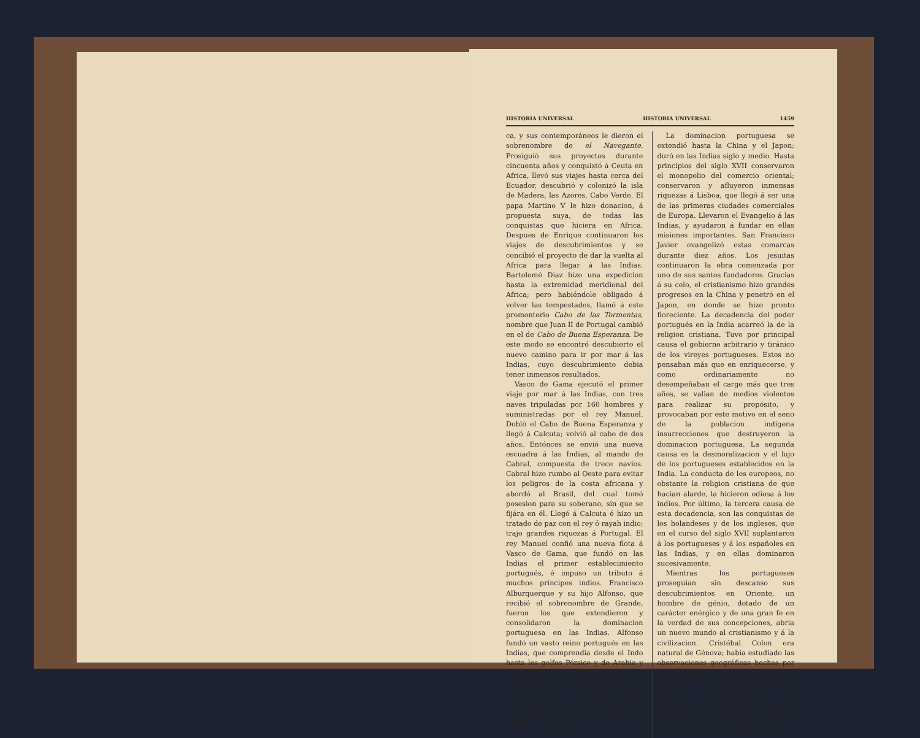HISTORIA UNIVERSAL HISTORIA UNIVERSAL 1459
ca, y sus contemporáneos le dieron el sobrenombre de el Navegante. Prosiguió sus proyectos durante cincuenta años y conquistó á Ceuta en Africa, llevó sus viajes hasta cerca del Ecuador, descubrió y colonizó la isla de Madera, las Azores, Cabo Verde. El papa Martino V le hizo donacion, á propuesta suya, de todas las conquistas que hiciera en Africa. Despues de Enrique continuaron los viajes de descubrimientos y se concibió el proyecto de dar la vuelta al Africa para llegar á las Indias. Bartolomé Diaz hizo una expedicion hasta la extremidad meridional del Africa; pero habiéndole obligado á volver las tempestades, llamó á este promontorio Cabo de las Tormentas, nombre que Juan II de Portugal cambió en el de Cabo de Buena Esperanza. De este modo se encontró descubierto el nuevo camino para ir por mar á las Indias, cuyo descubrimiento debia tener inmensos resultados.
Vasco de Gama ejecutó el primer viaje por mar á las Indias, con tres naves tripuladas por 160 hombres y suministradas por el rey Manuel. Dobló el Cabo de Buena Esperanza y llegó á Calcuta; volvió al cabo de dos años. Entónces se envió una nueva escuadra á las Indias, al mando de Cabral, compuesta de trece navíos. Cabral hizo rumbo al Oeste para evitar los peligros de la costa africana y abordó al Brasil, del cual tomó posesion para su soberano, sin que se fijára en él. Llegó á Calcuta é hizo un tratado de paz con el rey ó rayah indio; trajo grandes riquezas á Portugal. El rey Manuel confió una nueva flota á Vasco de Gama, que fundó en las Indias el primer establecimiento portugués, é impuso un tributo á muchos príncipes indios. Francisco Alburquerque y su hijo Alfonso, que recibió el sobrenombre de Grande, fueron los que extendieron y consolidaron la dominacion portuguesa en las Indias. Alfonso fundó un vasto reino portugués en las Indias, que comprendia desde el Indo hasta los golfos Pérsico y de Arabia y todas las costas de Africa. La ciudad de Goa fué la capital. Alfonso fué destituido por las intrigas de sus enemigos en la córte de Portugal; murió de pesar, y su muerte sumió á la India en triste duelo.
La dominacion portuguesa se extendió hasta la China y el Japon; duró en las Indias siglo y medio. Hasta principios del siglo XVII conservaron el monopolio del comercio oriental; conservaron y afluyeron inmensas riquezas á Lisboa, que llegó á ser una de las primeras ciudades comerciales de Europa. Llevaron el Evangelio á las Indias, y ayudaron á fundar en ellas misiones importantes. San Francisco Javier evangelizó estas comarcas durante diez años. Los jesuitas continuaron la obra comenzada por uno de sus santos fundadores. Gracias á su celo, el cristianismo hizo grandes progresos en la China y penetró en el Japon, en donde se hizo pronto floreciente. La decadencia del poder portugués en la India acarreó la de la religion cristiana. Tuvo por principal causa el gobierno arbitrario y tiránico de los vireyes portugueses. Estos no pensaban más que en enriquecerse, y como ordinariamente no desempeñaban el cargo más que tres años, se valian de medios violentos para realizar su propósito, y provocaban por este motivo en el seno de la poblacion indígena insurrecciones que destruyeron la dominacion portuguesa. La segunda causa es la desmoralizacion y el lujo de los portugueses establecidos en la India. La conducta de los europeos, no obstante la religion cristiana de que hacian alarde, la hicieron odiosa á los indios. Por último, la tercera causa de esta decadencia, son las conquistas de los holandeses y de los ingleses, que en el curso del siglo XVII suplantaron á los portugueses y á los españoles en las Indias, y en ellas dominaron sucesivamente.
Mientras los portugueses proseguian sin descanso sus descubrimientos en Oriente, un hombre de génio, dotado de un carácter enérgico y de una gran fe en la verdad de sus concepciones, abria un nuevo mundo al cristianismo y á la civilizacion. Cristóbal Colon era natural de Génova; habia estudiado las observaciones geográficas hechas por los antiguos, y habia adquirido la certidumbre de que la forma de la tierra era la de un globo, y que por consiguiente, partiendo de las costas de Europa y dirigiéndose hácia el Oeste, se llegaria igualmente á las Indias. Este camino le parecia ofrecer